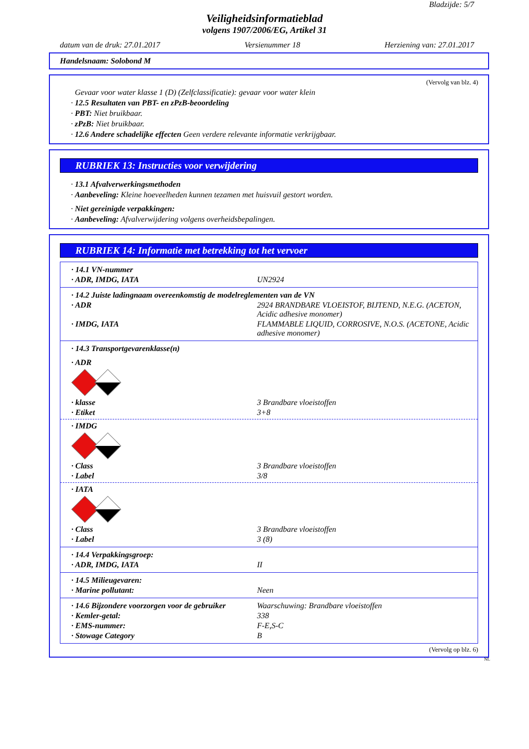Bladzijde: 5/7
Veiligheidsinformatieblad
volgens 1907/2006/EG, Artikel 31
datum van de druk: 27.01.2017 Versienummer 18 Herziening van: 27.01.2017
Handelsnaam: Solobond M
(Vervolg van blz. 4)
Gevaar voor water klasse 1 (D) (Zelfclassificatie): gevaar voor water klein
· 12.5 Resultaten van PBT- en zPzB-beoordeling
· PBT: Niet bruikbaar.
· zPzB: Niet bruikbaar.
· 12.6 Andere schadelijke effecten Geen verdere relevante informatie verkrijgbaar.
RUBRIEK 13: Instructies voor verwijdering
· 13.1 Afvalverwerkingsmethoden
· Aanbeveling: Kleine hoeveelheden kunnen tezamen met huisvuil gestort worden.
· Niet gereinigde verpakkingen:
· Aanbeveling: Afvalverwijdering volgens overheidsbepalingen.
RUBRIEK 14: Informatie met betrekking tot het vervoer
· 14.1 VN-nummer
· ADR, IMDG, IATA UN2924
· 14.2 Juiste ladingnaam overeenkomstig de modelreglementen van de VN
· ADR 2924 BRANDBARE VLOEISTOF, BIJTEND, N.E.G. (ACETON, Acidic adhesive monomer)
· IMDG, IATA FLAMMABLE LIQUID, CORROSIVE, N.O.S. (ACETONE, Acidic adhesive monomer)
· 14.3 Transportgevarenklasse(n)
· ADR
· klasse 3 Brandbare vloeistoffen
· Etiket 3+8
· IMDG
· Class 3 Brandbare vloeistoffen
· Label 3/8
· IATA
· Class 3 Brandbare vloeistoffen
· Label 3 (8)
· 14.4 Verpakkingsgroep:
· ADR, IMDG, IATA II
· 14.5 Milieugevaren:
· Marine pollutant: Neen
· 14.6 Bijzondere voorzorgen voor de gebruiker Waarschuwing: Brandbare vloeistoffen
· Kemler-getal: 338
· EMS-nummer: F-E,S-C
· Stowage Category B
(Vervolg op blz. 6)
NL